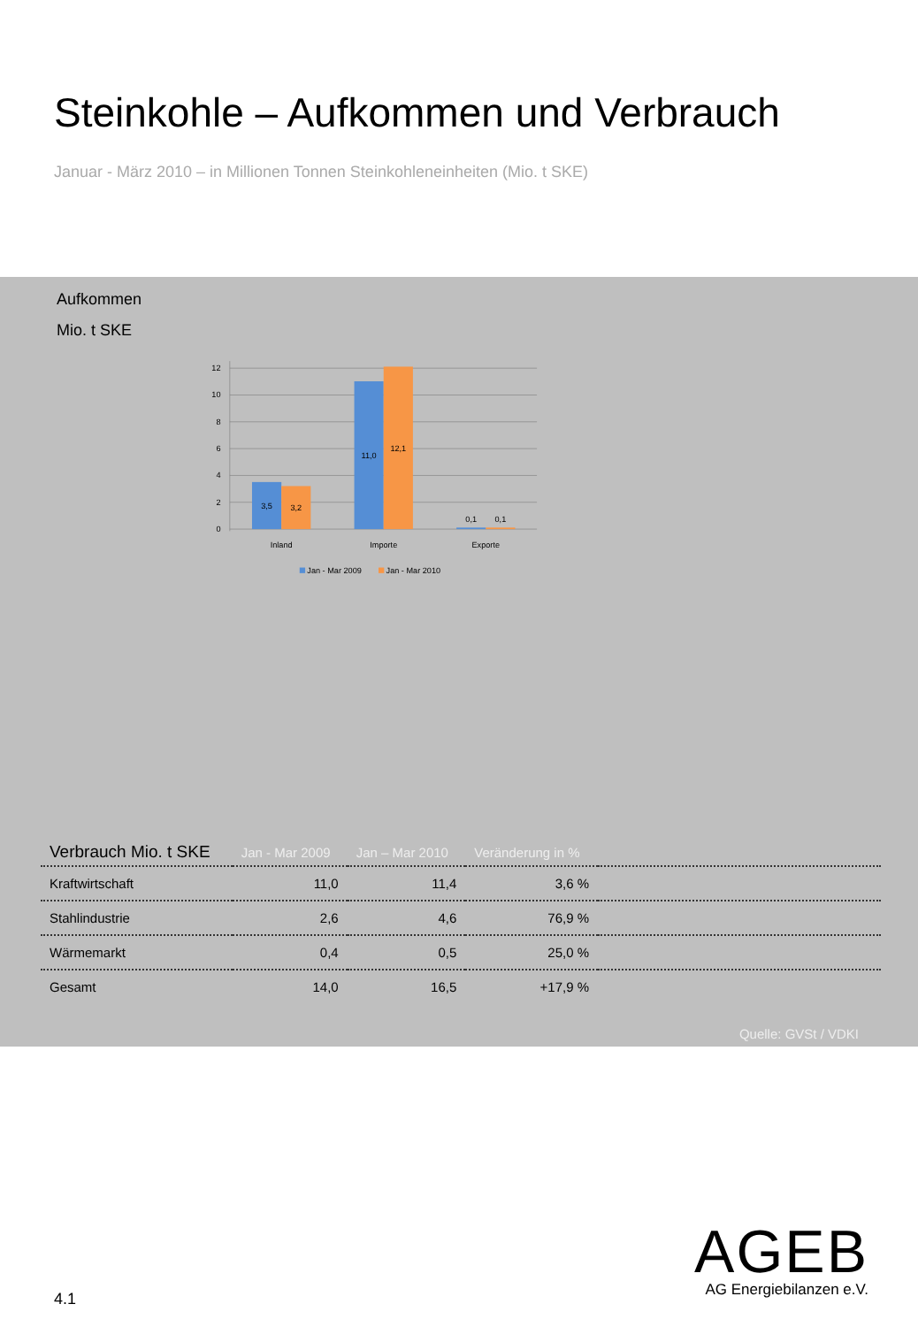Steinkohle – Aufkommen und Verbrauch
Januar - März 2010 – in Millionen Tonnen Steinkohleneinheiten (Mio. t SKE)
Aufkommen
Mio. t SKE
12
10
8
6
4
2
0
3,5
3,2
11,0
12,1
0,1
0,1
Inland
Importe
Exporte
Jan - Mar 2009
Jan - Mar 2010
| Verbrauch Mio. t SKE | Jan - Mar 2009 | Jan – Mar 2010 | Veränderung in % | |
| --- | --- | --- | --- | --- |
| Kraftwirtschaft | 11,0 | 11,4 | 3,6 % | |
| Stahlindustrie | 2,6 | 4,6 | 76,9 % | |
| Wärmemarkt | 0,4 | 0,5 | 25,0 % | |
| Gesamt | 14,0 | 16,5 | +17,9 % | |
Quelle: GVSt / VDKI
4.1
AGEB
AG Energiebilanzen e.V.